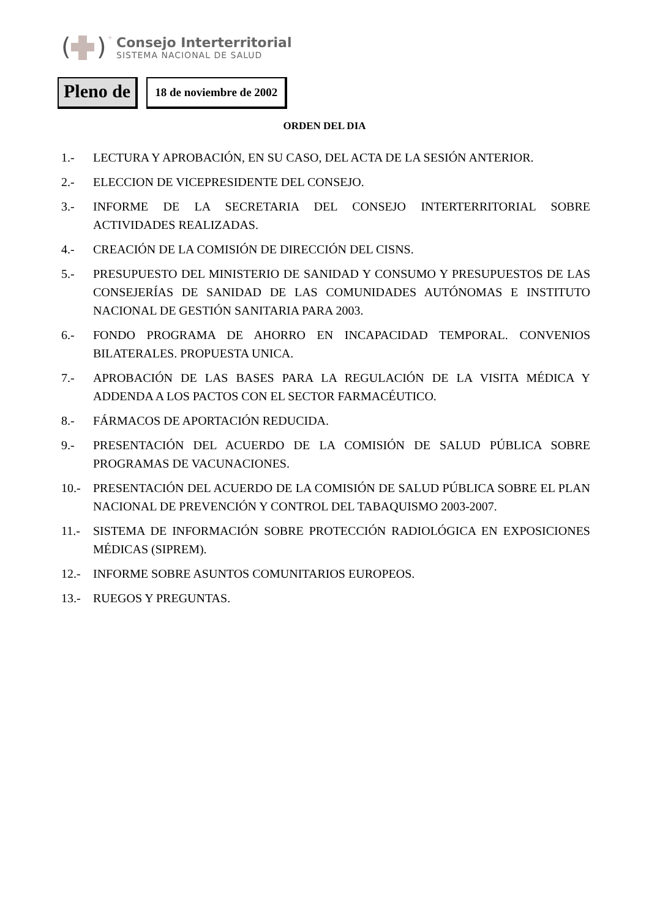(
)
+
Consejo Interterritorial
SISTEMA NACIONAL DE SALUD
Pleno de
18 de noviembre de 2002
ORDEN DEL DIA
1.- LECTURA Y APROBACIÓN, EN SU CASO, DEL ACTA DE LA SESIÓN ANTERIOR.
2.- ELECCION DE VICEPRESIDENTE DEL CONSEJO.
3.- INFORME DE LA SECRETARIA DEL CONSEJO INTERTERRITORIAL SOBRE ACTIVIDADES REALIZADAS.
4.- CREACIÓN DE LA COMISIÓN DE DIRECCIÓN DEL CISNS.
5.- PRESUPUESTO DEL MINISTERIO DE SANIDAD Y CONSUMO Y PRESUPUESTOS DE LAS CONSEJERÍAS DE SANIDAD DE LAS COMUNIDADES AUTÓNOMAS E INSTITUTO NACIONAL DE GESTIÓN SANITARIA PARA 2003.
6.- FONDO PROGRAMA DE AHORRO EN INCAPACIDAD TEMPORAL. CONVENIOS BILATERALES. PROPUESTA UNICA.
7.- APROBACIÓN DE LAS BASES PARA LA REGULACIÓN DE LA VISITA MÉDICA Y ADDENDA A LOS PACTOS CON EL SECTOR FARMACÉUTICO.
8.- FÁRMACOS DE APORTACIÓN REDUCIDA.
9.- PRESENTACIÓN DEL ACUERDO DE LA COMISIÓN DE SALUD PÚBLICA SOBRE PROGRAMAS DE VACUNACIONES.
10.- PRESENTACIÓN DEL ACUERDO DE LA COMISIÓN DE SALUD PÚBLICA SOBRE EL PLAN NACIONAL DE PREVENCIÓN Y CONTROL DEL TABAQUISMO 2003-2007.
11.- SISTEMA DE INFORMACIÓN SOBRE PROTECCIÓN RADIOLÓGICA EN EXPOSICIONES MÉDICAS (SIPREM).
12.- INFORME SOBRE ASUNTOS COMUNITARIOS EUROPEOS.
13.- RUEGOS Y PREGUNTAS.